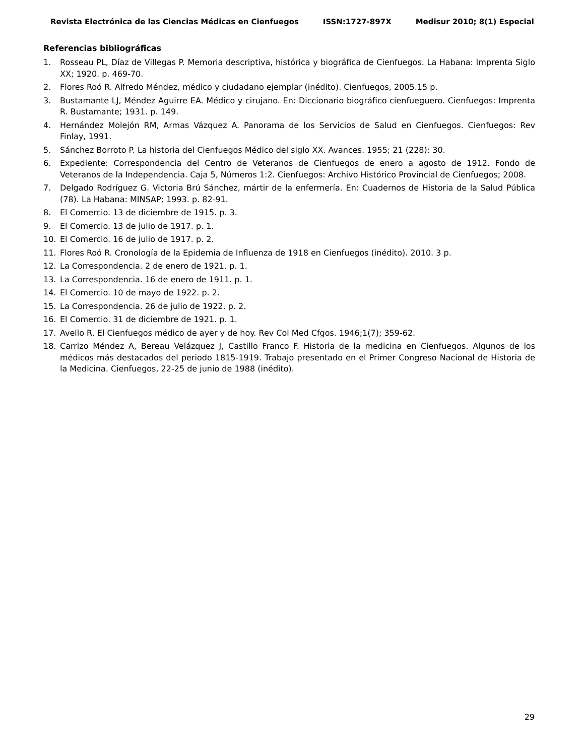Revista Electrónica de las Ciencias Médicas en Cienfuegos ISSN:1727-897X Medisur 2010; 8(1) Especial
Referencias bibliográficas
1. Rosseau PL, Díaz de Villegas P. Memoria descriptiva, histórica y biográfica de Cienfuegos. La Habana: Imprenta Siglo XX; 1920. p. 469-70.
2. Flores Roó R. Alfredo Méndez, médico y ciudadano ejemplar (inédito). Cienfuegos, 2005.15 p.
3. Bustamante LJ, Méndez Aguirre EA. Médico y cirujano. En: Diccionario biográfico cienfueguero. Cienfuegos: Imprenta R. Bustamante; 1931. p. 149.
4. Hernández Molejón RM, Armas Vázquez A. Panorama de los Servicios de Salud en Cienfuegos. Cienfuegos: Rev Finlay, 1991.
5. Sánchez Borroto P. La historia del Cienfuegos Médico del siglo XX. Avances. 1955; 21 (228): 30.
6. Expediente: Correspondencia del Centro de Veteranos de Cienfuegos de enero a agosto de 1912. Fondo de Veteranos de la Independencia. Caja 5, Números 1:2. Cienfuegos: Archivo Histórico Provincial de Cienfuegos; 2008.
7. Delgado Rodríguez G. Victoria Brú Sánchez, mártir de la enfermería. En: Cuadernos de Historia de la Salud Pública (78). La Habana: MINSAP; 1993. p. 82-91.
8. El Comercio. 13 de diciembre de 1915. p. 3.
9. El Comercio. 13 de julio de 1917. p. 1.
10. El Comercio. 16 de julio de 1917. p. 2.
11. Flores Roó R. Cronología de la Epidemia de Influenza de 1918 en Cienfuegos (inédito). 2010. 3 p.
12. La Correspondencia. 2 de enero de 1921. p. 1.
13. La Correspondencia. 16 de enero de 1911. p. 1.
14. El Comercio. 10 de mayo de 1922. p. 2.
15. La Correspondencia. 26 de julio de 1922. p. 2.
16. El Comercio. 31 de diciembre de 1921. p. 1.
17. Avello R. El Cienfuegos médico de ayer y de hoy. Rev Col Med Cfgos. 1946;1(7); 359-62.
18. Carrizo Méndez A, Bereau Velázquez J, Castillo Franco F. Historia de la medicina en Cienfuegos. Algunos de los médicos más destacados del periodo 1815-1919. Trabajo presentado en el Primer Congreso Nacional de Historia de la Medicina. Cienfuegos, 22-25 de junio de 1988 (inédito).
29